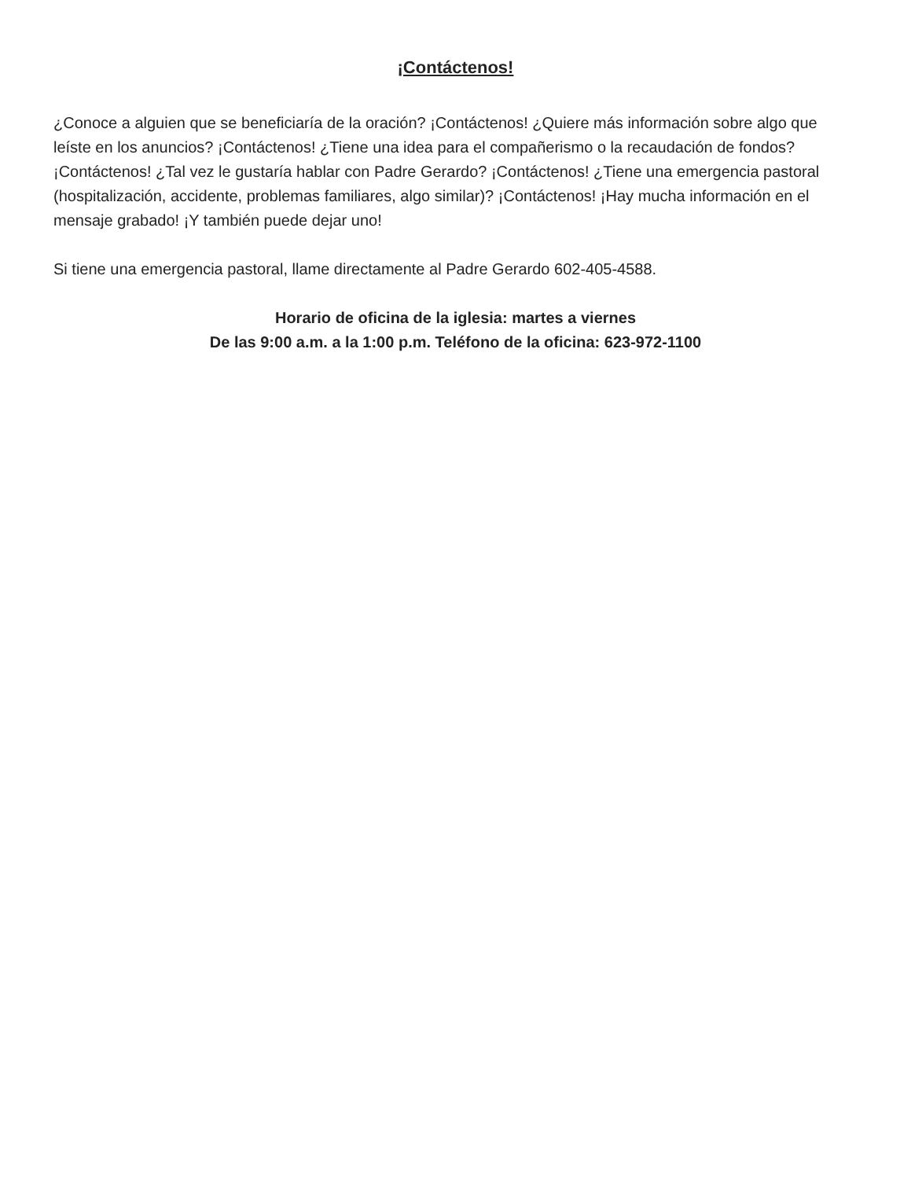¡Contáctenos!
¿Conoce a alguien que se beneficiaría de la oración? ¡Contáctenos! ¿Quiere más información sobre algo que leíste en los anuncios? ¡Contáctenos! ¿Tiene una idea para el compañerismo o la recaudación de fondos? ¡Contáctenos! ¿Tal vez le gustaría hablar con Padre Gerardo? ¡Contáctenos! ¿Tiene una emergencia pastoral (hospitalización, accidente, problemas familiares, algo similar)? ¡Contáctenos! ¡Hay mucha información en el mensaje grabado! ¡Y también puede dejar uno!
Si tiene una emergencia pastoral, llame directamente al Padre Gerardo 602-405-4588.
Horario de oficina de la iglesia: martes a viernes
De las 9:00 a.m. a la 1:00 p.m. Teléfono de la oficina: 623-972-1100